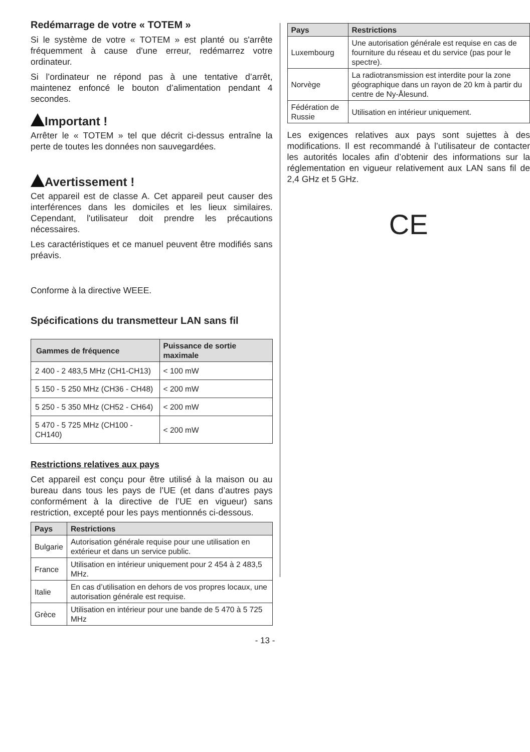Redémarrage de votre « TOTEM »
Si le système de votre « TOTEM » est planté ou s'arrête fréquemment à cause d'une erreur, redémarrez votre ordinateur.
Si l’ordinateur ne répond pas à une tentative d’arrêt, maintenez enfoncé le bouton d’alimentation pendant 4 secondes.
Important !
Arrêter le « TOTEM » tel que décrit ci-dessus entraîne la perte de toutes les données non sauvegardées.
Avertissement !
Cet appareil est de classe A. Cet appareil peut causer des interférences dans les domiciles et les lieux similaires. Cependant, l'utilisateur doit prendre les précautions nécessaires.
Les caractéristiques et ce manuel peuvent être modifiés sans préavis.
Conforme à la directive WEEE.
Spécifications du transmetteur LAN sans fil
| Gammes de fréquence | Puissance de sortie maximale |
| --- | --- |
| 2 400 - 2 483,5 MHz (CH1-CH13) | < 100 mW |
| 5 150 - 5 250 MHz (CH36 - CH48) | < 200 mW |
| 5 250 - 5 350 MHz (CH52 - CH64) | < 200 mW |
| 5 470 - 5 725 MHz (CH100 - CH140) | < 200 mW |
Restrictions relatives aux pays
Cet appareil est conçu pour être utilisé à la maison ou au bureau dans tous les pays de l’UE (et dans d’autres pays conformément à la directive de l’UE en vigueur) sans restriction, excepté pour les pays mentionnés ci-dessous.
| Pays | Restrictions |
| --- | --- |
| Bulgarie | Autorisation générale requise pour une utilisation en extérieur et dans un service public. |
| France | Utilisation en intérieur uniquement pour 2 454 à 2 483,5 MHz. |
| Italie | En cas d’utilisation en dehors de vos propres locaux, une autorisation générale est requise. |
| Grèce | Utilisation en intérieur pour une bande de 5 470 à 5 725 MHz |
| Pays | Restrictions |
| --- | --- |
| Luxembourg | Une autorisation générale est requise en cas de fourniture du réseau et du service (pas pour le spectre). |
| Norvège | La radiotransmission est interdite pour la zone géographique dans un rayon de 20 km à partir du centre de Ny-Ålesund. |
| Fédération de Russie | Utilisation en intérieur uniquement. |
Les exigences relatives aux pays sont sujettes à des modifications. Il est recommandé à l’utilisateur de contacter les autorités locales afin d’obtenir des informations sur la réglementation en vigueur relativement aux LAN sans fil de 2,4 GHz et 5 GHz.
CE
- 13 -